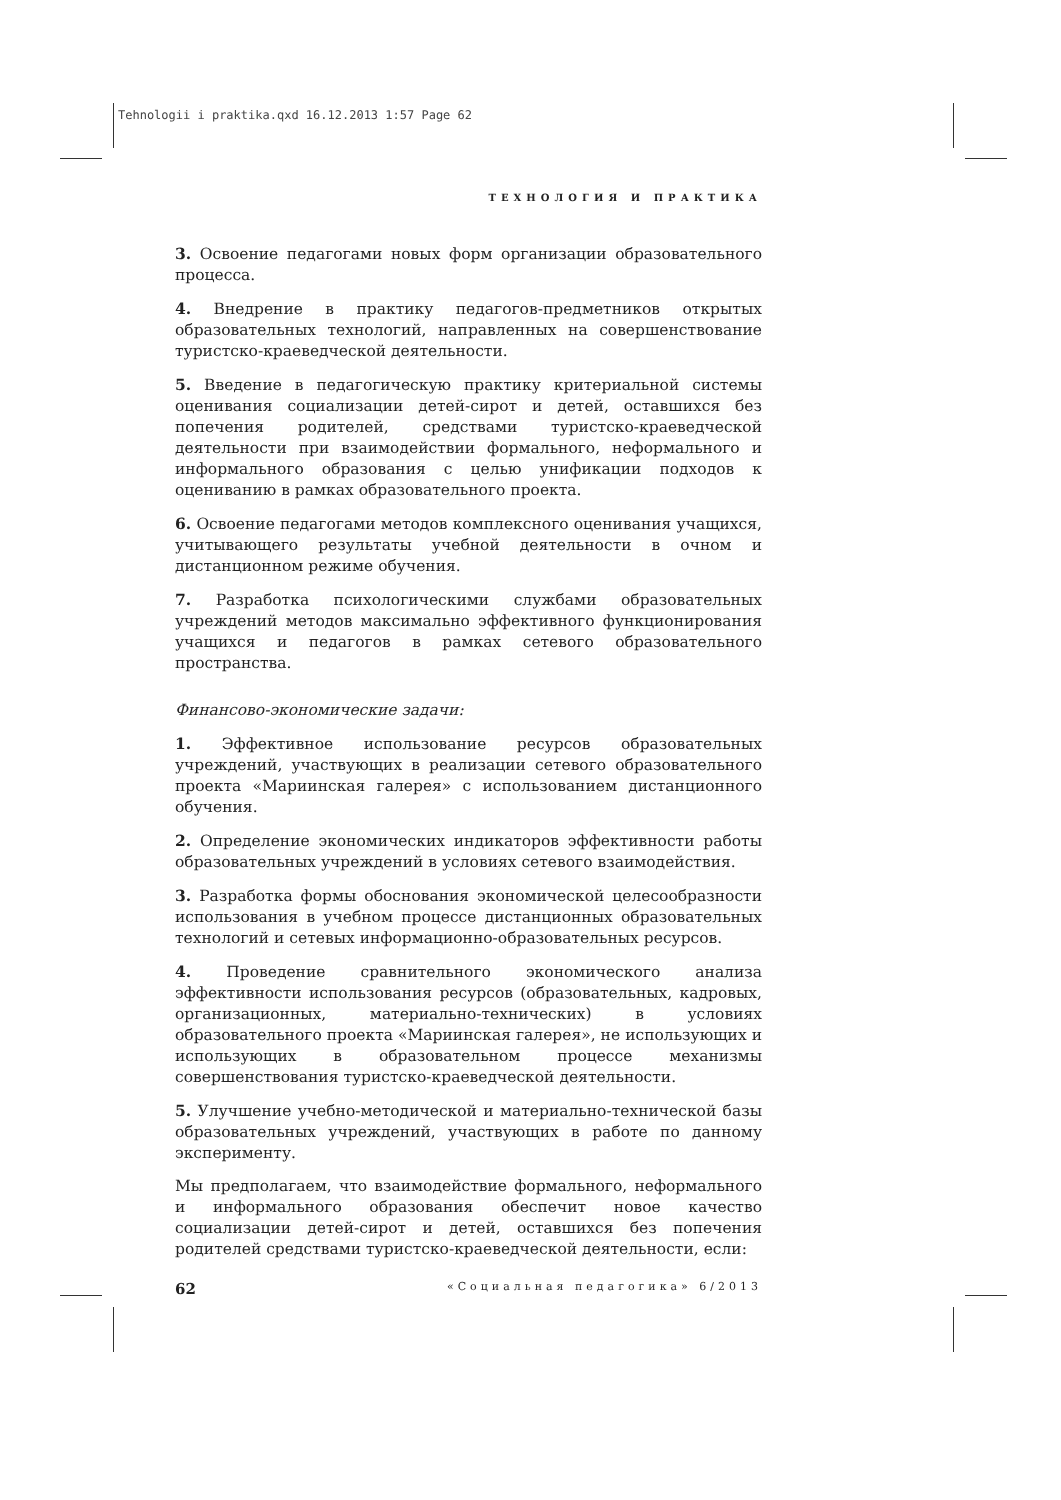Tehnologii i praktika.qxd 16.12.2013 1:57 Page 62
ТЕХНОЛОГИЯ И ПРАКТИКА
3. Освоение педагогами новых форм организации образовательного процесса.
4. Внедрение в практику педагогов-предметников открытых образовательных технологий, направленных на совершенствование туристско-краеведческой деятельности.
5. Введение в педагогическую практику критериальной системы оценивания социализации детей-сирот и детей, оставшихся без попечения родителей, средствами туристско-краеведческой деятельности при взаимодействии формального, неформального и информального образования с целью унификации подходов к оцениванию в рамках образовательного проекта.
6. Освоение педагогами методов комплексного оценивания учащихся, учитывающего результаты учебной деятельности в очном и дистанционном режиме обучения.
7. Разработка психологическими службами образовательных учреждений методов максимально эффективного функционирования учащихся и педагогов в рамках сетевого образовательного пространства.
Финансово-экономические задачи:
1. Эффективное использование ресурсов образовательных учреждений, участвующих в реализации сетевого образовательного проекта «Мариинская галерея» с использованием дистанционного обучения.
2. Определение экономических индикаторов эффективности работы образовательных учреждений в условиях сетевого взаимодействия.
3. Разработка формы обоснования экономической целесообразности использования в учебном процессе дистанционных образовательных технологий и сетевых информационно-образовательных ресурсов.
4. Проведение сравнительного экономического анализа эффективности использования ресурсов (образовательных, кадровых, организационных, материально-технических) в условиях образовательного проекта «Мариинская галерея», не использующих и использующих в образовательном процессе механизмы совершенствования туристско-краеведческой деятельности.
5. Улучшение учебно-методической и материально-технической базы образовательных учреждений, участвующих в работе по данному эксперименту.
Мы предполагаем, что взаимодействие формального, неформального и информального образования обеспечит новое качество социализации детей-сирот и детей, оставшихся без попечения родителей средствами туристско-краеведческой деятельности, если:
62 «Социальная педагогика» 6/2013